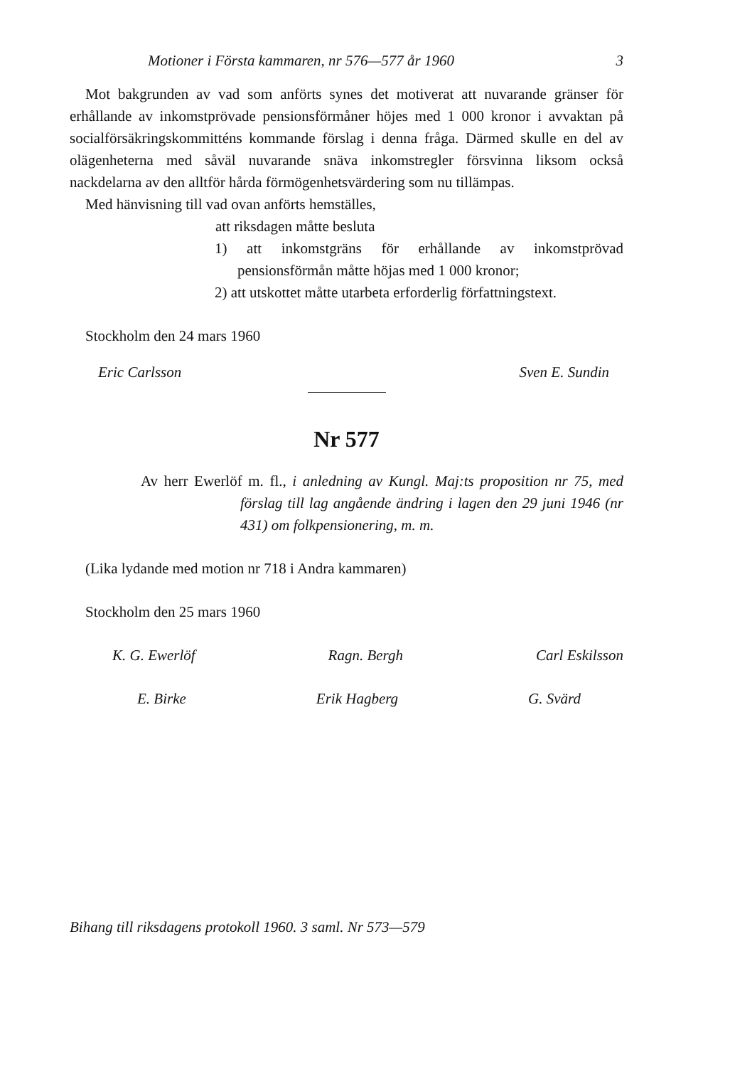Motioner i Första kammaren, nr 576—577 år 1960 3
Mot bakgrunden av vad som anförts synes det motiverat att nuvarande gränser för erhållande av inkomstprövade pensionsförmåner höjes med 1 000 kronor i avvaktan på socialförsäkringskommitténs kommande förslag i denna fråga. Därmed skulle en del av olägenheterna med såväl nuvarande snäva inkomstregler försvinna liksom också nackdelarna av den alltför hårda förmögenhetsvärdering som nu tillämpas.
Med hänvisning till vad ovan anförts hemställes,
att riksdagen måtte besluta
1) att inkomstgräns för erhållande av inkomstprövad pensionsförmån måtte höjas med 1 000 kronor;
2) att utskottet måtte utarbeta erforderlig författningstext.
Stockholm den 24 mars 1960
Eric Carlsson Sven E. Sundin
Nr 577
Av herr Ewerlöf m. fl., i anledning av Kungl. Maj:ts proposition nr 75, med förslag till lag angående ändring i lagen den 29 juni 1946 (nr 431) om folkpensionering, m. m.
(Lika lydande med motion nr 718 i Andra kammaren)
Stockholm den 25 mars 1960
K. G. Ewerlöf Ragn. Bergh Carl Eskilsson
E. Birke Erik Hagberg G. Svärd
Bihang till riksdagens protokoll 1960. 3 saml. Nr 573—579